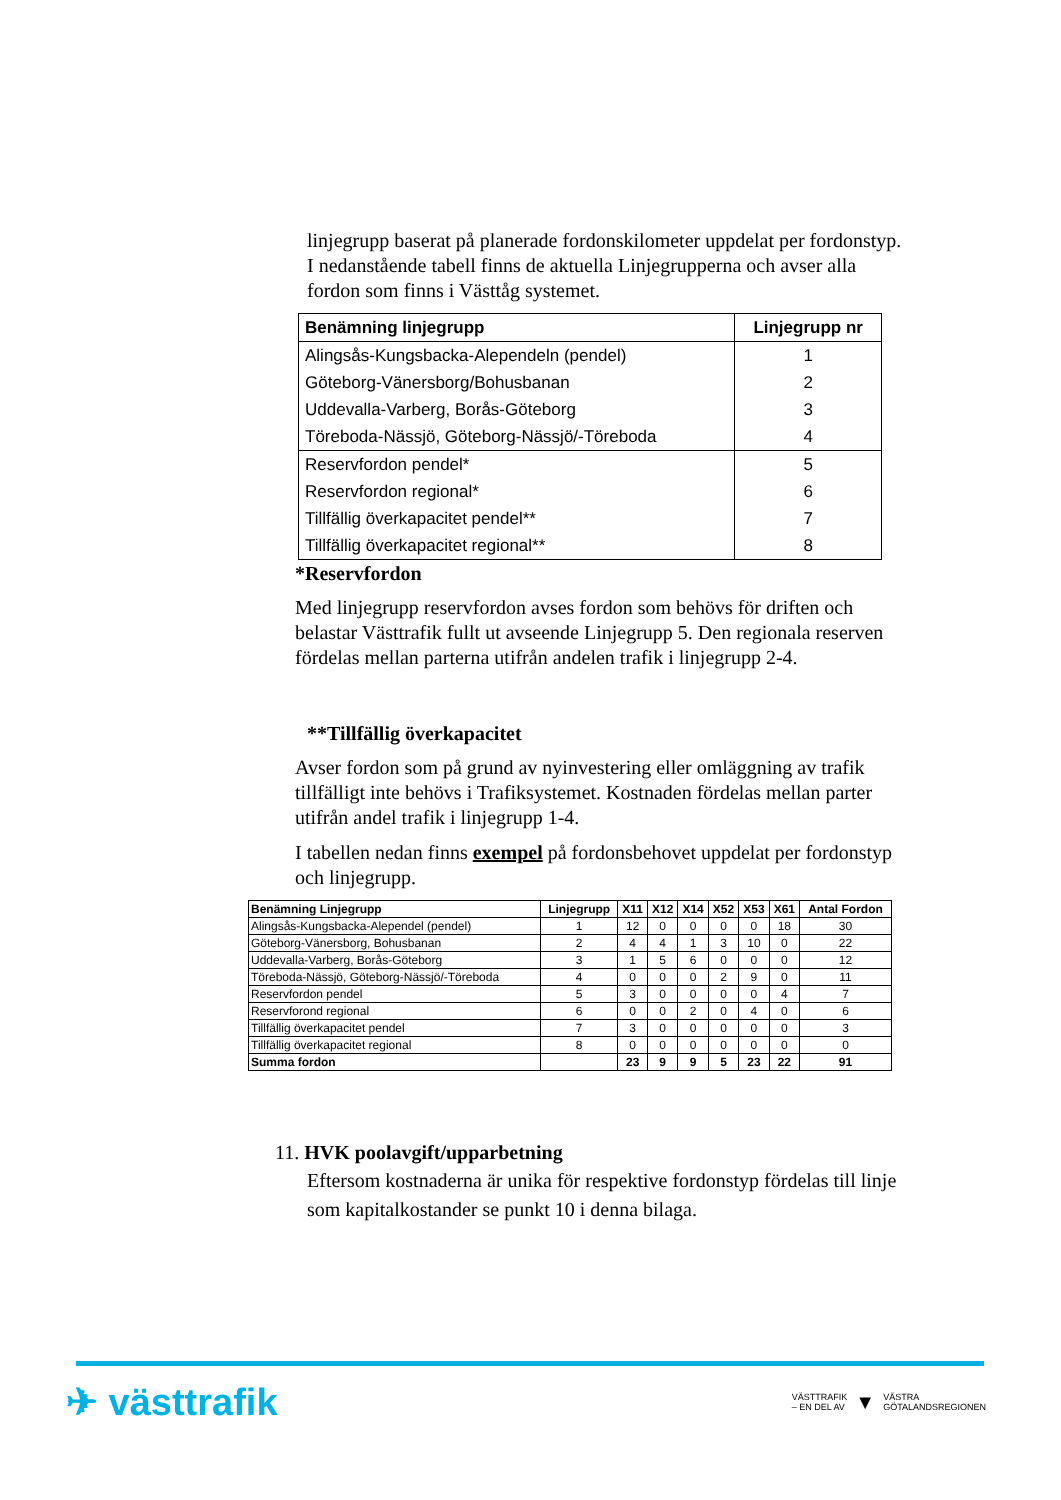linjegrupp baserat på planerade fordonskilometer uppdelat per fordonstyp. I nedanstående tabell finns de aktuella Linjegrupperna och avser alla fordon som finns i Västtåg systemet.
| Benämning linjegrupp | Linjegrupp nr |
| --- | --- |
| Alingsås-Kungsbacka-Alependeln (pendel) | 1 |
| Göteborg-Vänersborg/Bohusbanan | 2 |
| Uddevalla-Varberg, Borås-Göteborg | 3 |
| Töreboda-Nässjö, Göteborg-Nässjö/-Töreboda | 4 |
| Reservfordon pendel* | 5 |
| Reservfordon regional* | 6 |
| Tillfällig överkapacitet pendel** | 7 |
| Tillfällig överkapacitet regional** | 8 |
*Reservfordon
Med linjegrupp reservfordon avses fordon som behövs för driften och belastar Västtrafik fullt ut avseende Linjegrupp 5. Den regionala reserven fördelas mellan parterna utifrån andelen trafik i linjegrupp 2-4.
**Tillfällig överkapacitet
Avser fordon som på grund av nyinvestering eller omläggning av trafik tillfälligt inte behövs i Trafiksystemet. Kostnaden fördelas mellan parter utifrån andel trafik i linjegrupp 1-4.
I tabellen nedan finns exempel på fordonsbehovet uppdelat per fordonstyp och linjegrupp.
| Benämning Linjegrupp | Linjegrupp | X11 | X12 | X14 | X52 | X53 | X61 | Antal Fordon |
| --- | --- | --- | --- | --- | --- | --- | --- | --- |
| Alingsås-Kungsbacka-Alependel (pendel) | 1 | 12 | 0 | 0 | 0 | 0 | 18 | 30 |
| Göteborg-Vänersborg, Bohusbanan | 2 | 4 | 4 | 1 | 3 | 10 | 0 | 22 |
| Uddevalla-Varberg, Borås-Göteborg | 3 | 1 | 5 | 6 | 0 | 0 | 0 | 12 |
| Töreboda-Nässjö, Göteborg-Nässjö/-Töreboda | 4 | 0 | 0 | 0 | 2 | 9 | 0 | 11 |
| Reservfordon pendel | 5 | 3 | 0 | 0 | 0 | 0 | 4 | 7 |
| Reservforond regional | 6 | 0 | 0 | 2 | 0 | 4 | 0 | 6 |
| Tillfällig överkapacitet pendel | 7 | 3 | 0 | 0 | 0 | 0 | 0 | 3 |
| Tillfällig överkapacitet regional | 8 | 0 | 0 | 0 | 0 | 0 | 0 | 0 |
| Summa fordon | | 23 | 9 | 9 | 5 | 23 | 22 | 91 |
11. HVK poolavgift/upparbetning
Eftersom kostnaderna är unika för respektive fordonstyp fördelas till linje som kapitalkostander se punkt 10 i denna bilaga.
✈ västtrafik
VÄSTTRAFIK
– EN DEL AV ▼ VÄSTRA
GÖTALANDSREGIONEN